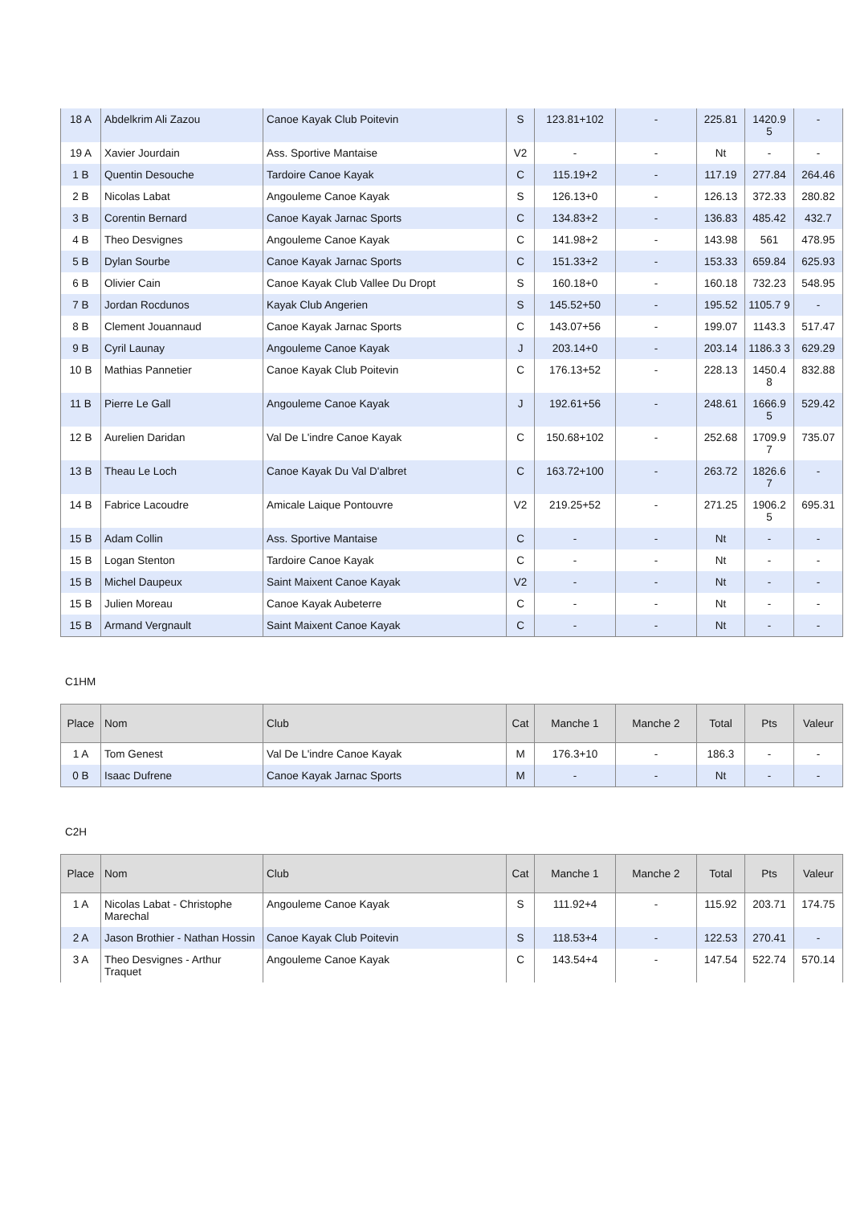| 18 A | Abdelkrim Ali Zazou | Canoe Kayak Club Poitevin | S | 123.81+102 | - | 225.81 | 1420.9 5 | - |
| 19 A | Xavier Jourdain | Ass. Sportive Mantaise | V2 | - | - | Nt | - | - |
| 1 B | Quentin Desouche | Tardoire Canoe Kayak | C | 115.19+2 | - | 117.19 | 277.84 | 264.46 |
| 2 B | Nicolas Labat | Angouleme Canoe Kayak | S | 126.13+0 | - | 126.13 | 372.33 | 280.82 |
| 3 B | Corentin Bernard | Canoe Kayak Jarnac Sports | C | 134.83+2 | - | 136.83 | 485.42 | 432.7 |
| 4 B | Theo Desvignes | Angouleme Canoe Kayak | C | 141.98+2 | - | 143.98 | 561 | 478.95 |
| 5 B | Dylan Sourbe | Canoe Kayak Jarnac Sports | C | 151.33+2 | - | 153.33 | 659.84 | 625.93 |
| 6 B | Olivier Cain | Canoe Kayak Club Vallee Du Dropt | S | 160.18+0 | - | 160.18 | 732.23 | 548.95 |
| 7 B | Jordan Rocdunos | Kayak Club Angerien | S | 145.52+50 | - | 195.52 | 1105.7 9 | - |
| 8 B | Clement Jouannaud | Canoe Kayak Jarnac Sports | C | 143.07+56 | - | 199.07 | 1143.3 | 517.47 |
| 9 B | Cyril Launay | Angouleme Canoe Kayak | J | 203.14+0 | - | 203.14 | 1186.3 3 | 629.29 |
| 10 B | Mathias Pannetier | Canoe Kayak Club Poitevin | C | 176.13+52 | - | 228.13 | 1450.4 8 | 832.88 |
| 11 B | Pierre Le Gall | Angouleme Canoe Kayak | J | 192.61+56 | - | 248.61 | 1666.9 5 | 529.42 |
| 12 B | Aurelien Daridan | Val De L'indre Canoe Kayak | C | 150.68+102 | - | 252.68 | 1709.9 7 | 735.07 |
| 13 B | Theau Le Loch | Canoe Kayak Du Val D'albret | C | 163.72+100 | - | 263.72 | 1826.6 7 | - |
| 14 B | Fabrice Lacoudre | Amicale Laique Pontouvre | V2 | 219.25+52 | - | 271.25 | 1906.2 5 | 695.31 |
| 15 B | Adam Collin | Ass. Sportive Mantaise | C | - | - | Nt | - | - |
| 15 B | Logan Stenton | Tardoire Canoe Kayak | C | - | - | Nt | - | - |
| 15 B | Michel Daupeux | Saint Maixent Canoe Kayak | V2 | - | - | Nt | - | - |
| 15 B | Julien Moreau | Canoe Kayak Aubeterre | C | - | - | Nt | - | - |
| 15 B | Armand Vergnault | Saint Maixent Canoe Kayak | C | - | - | Nt | - | - |
C1HM
| Place | Nom | Club | Cat | Manche 1 | Manche 2 | Total | Pts | Valeur |
| --- | --- | --- | --- | --- | --- | --- | --- | --- |
| 1 A | Tom Genest | Val De L'indre Canoe Kayak | M | 176.3+10 | - | 186.3 | - | - |
| 0 B | Isaac Dufrene | Canoe Kayak Jarnac Sports | M | - | - | Nt | - | - |
C2H
| Place | Nom | Club | Cat | Manche 1 | Manche 2 | Total | Pts | Valeur |
| --- | --- | --- | --- | --- | --- | --- | --- | --- |
| 1 A | Nicolas Labat - Christophe Marechal | Angouleme Canoe Kayak | S | 111.92+4 | - | 115.92 | 203.71 | 174.75 |
| 2 A | Jason Brothier - Nathan Hossin | Canoe Kayak Club Poitevin | S | 118.53+4 | - | 122.53 | 270.41 | - |
| 3 A | Theo Desvignes - Arthur Traquet | Angouleme Canoe Kayak | C | 143.54+4 | - | 147.54 | 522.74 | 570.14 |